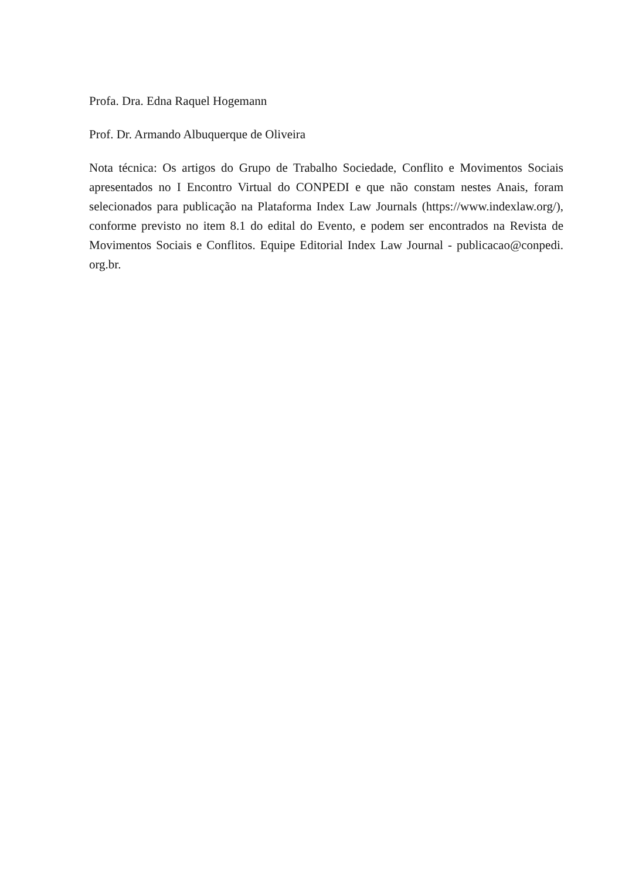Profa. Dra. Edna Raquel Hogemann
Prof. Dr. Armando Albuquerque de Oliveira
Nota técnica: Os artigos do Grupo de Trabalho Sociedade, Conflito e Movimentos Sociais apresentados no I Encontro Virtual do CONPEDI e que não constam nestes Anais, foram selecionados para publicação na Plataforma Index Law Journals (https://www.indexlaw.org/), conforme previsto no item 8.1 do edital do Evento, e podem ser encontrados na Revista de Movimentos Sociais e Conflitos. Equipe Editorial Index Law Journal - publicacao@conpedi. org.br.